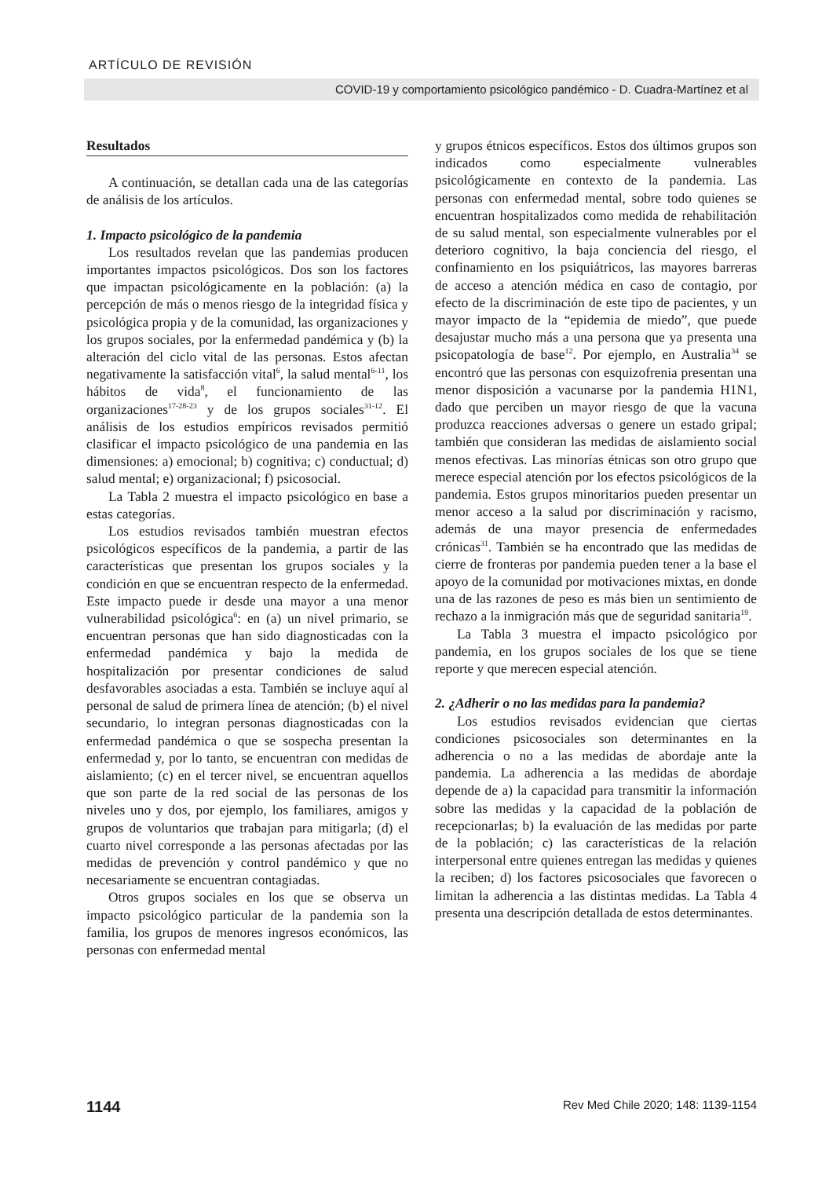ARTÍCULO DE REVISIÓN
COVID-19 y comportamiento psicológico pandémico - D. Cuadra-Martínez et al
Resultados
A continuación, se detallan cada una de las categorías de análisis de los artículos.
1. Impacto psicológico de la pandemia
Los resultados revelan que las pandemias producen importantes impactos psicológicos. Dos son los factores que impactan psicológicamente en la población: (a) la percepción de más o menos riesgo de la integridad física y psicológica propia y de la comunidad, las organizaciones y los grupos sociales, por la enfermedad pandémica y (b) la alteración del ciclo vital de las personas. Estos afectan negativamente la satisfacción vital<sup>6</sup>, la salud mental<sup>6-11</sup>, los hábitos de vida<sup>8</sup>, el funcionamiento de las organizaciones<sup>17-28-23</sup> y de los grupos sociales<sup>31-12</sup>. El análisis de los estudios empíricos revisados permitió clasificar el impacto psicológico de una pandemia en las dimensiones: a) emocional; b) cognitiva; c) conductual; d) salud mental; e) organizacional; f) psicosocial.
La Tabla 2 muestra el impacto psicológico en base a estas categorías.
Los estudios revisados también muestran efectos psicológicos específicos de la pandemia, a partir de las características que presentan los grupos sociales y la condición en que se encuentran respecto de la enfermedad. Este impacto puede ir desde una mayor a una menor vulnerabilidad psicológica<sup>6</sup>: en (a) un nivel primario, se encuentran personas que han sido diagnosticadas con la enfermedad pandémica y bajo la medida de hospitalización por presentar condiciones de salud desfavorables asociadas a esta. También se incluye aquí al personal de salud de primera línea de atención; (b) el nivel secundario, lo integran personas diagnosticadas con la enfermedad pandémica o que se sospecha presentan la enfermedad y, por lo tanto, se encuentran con medidas de aislamiento; (c) en el tercer nivel, se encuentran aquellos que son parte de la red social de las personas de los niveles uno y dos, por ejemplo, los familiares, amigos y grupos de voluntarios que trabajan para mitigarla; (d) el cuarto nivel corresponde a las personas afectadas por las medidas de prevención y control pandémico y que no necesariamente se encuentran contagiadas.
Otros grupos sociales en los que se observa un impacto psicológico particular de la pandemia son la familia, los grupos de menores ingresos económicos, las personas con enfermedad mental
y grupos étnicos específicos. Estos dos últimos grupos son indicados como especialmente vulnerables psicológicamente en contexto de la pandemia. Las personas con enfermedad mental, sobre todo quienes se encuentran hospitalizados como medida de rehabilitación de su salud mental, son especialmente vulnerables por el deterioro cognitivo, la baja conciencia del riesgo, el confinamiento en los psiquiátricos, las mayores barreras de acceso a atención médica en caso de contagio, por efecto de la discriminación de este tipo de pacientes, y un mayor impacto de la “epidemia de miedo”, que puede desajustar mucho más a una persona que ya presenta una psicopatología de base<sup>12</sup>. Por ejemplo, en Australia<sup>34</sup> se encontró que las personas con esquizofrenia presentan una menor disposición a vacunarse por la pandemia H1N1, dado que perciben un mayor riesgo de que la vacuna produzca reacciones adversas o genere un estado gripal; también que consideran las medidas de aislamiento social menos efectivas. Las minorías étnicas son otro grupo que merece especial atención por los efectos psicológicos de la pandemia. Estos grupos minoritarios pueden presentar un menor acceso a la salud por discriminación y racismo, además de una mayor presencia de enfermedades crónicas<sup>31</sup>. También se ha encontrado que las medidas de cierre de fronteras por pandemia pueden tener a la base el apoyo de la comunidad por motivaciones mixtas, en donde una de las razones de peso es más bien un sentimiento de rechazo a la inmigración más que de seguridad sanitaria<sup>19</sup>.
La Tabla 3 muestra el impacto psicológico por pandemia, en los grupos sociales de los que se tiene reporte y que merecen especial atención.
2. ¿Adherir o no las medidas para la pandemia?
Los estudios revisados evidencian que ciertas condiciones psicosociales son determinantes en la adherencia o no a las medidas de abordaje ante la pandemia. La adherencia a las medidas de abordaje depende de a) la capacidad para transmitir la información sobre las medidas y la capacidad de la población de recepcionarlas; b) la evaluación de las medidas por parte de la población; c) las características de la relación interpersonal entre quienes entregan las medidas y quienes la reciben; d) los factores psicosociales que favorecen o limitan la adherencia a las distintas medidas. La Tabla 4 presenta una descripción detallada de estos determinantes.
1144 Rev Med Chile 2020; 148: 1139-1154